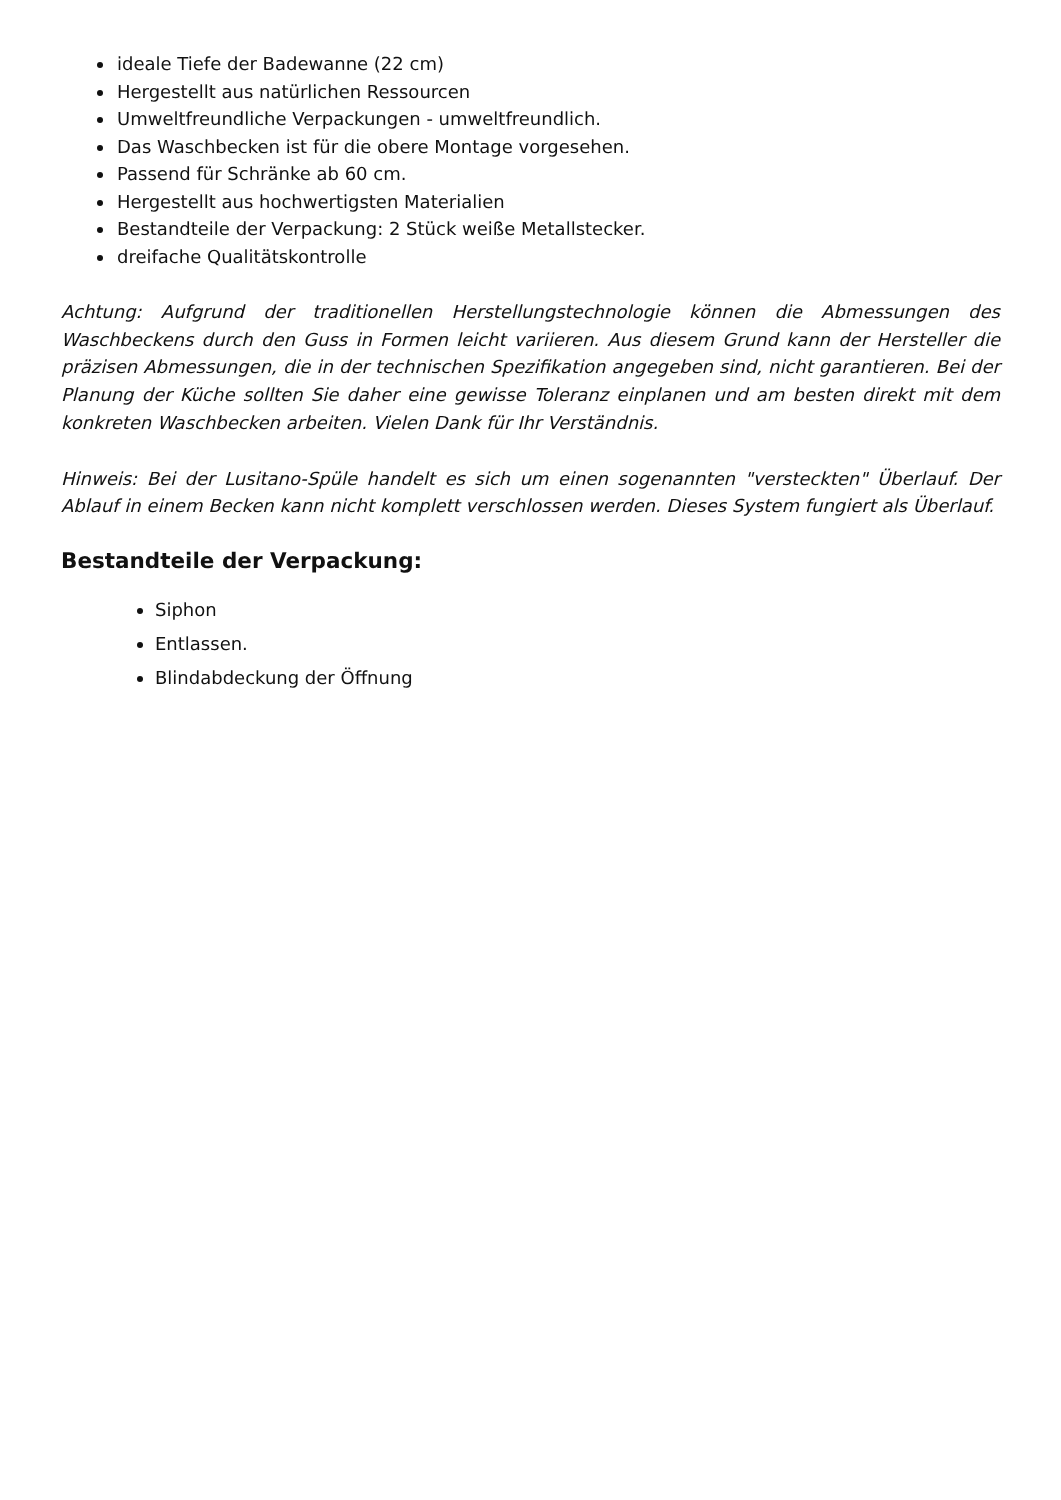ideale Tiefe der Badewanne (22 cm)
Hergestellt aus natürlichen Ressourcen
Umweltfreundliche Verpackungen - umweltfreundlich.
Das Waschbecken ist für die obere Montage vorgesehen.
Passend für Schränke ab 60 cm.
Hergestellt aus hochwertigsten Materialien
Bestandteile der Verpackung: 2 Stück weiße Metallstecker.
dreifache Qualitätskontrolle
Achtung: Aufgrund der traditionellen Herstellungstechnologie können die Abmessungen des Waschbeckens durch den Guss in Formen leicht variieren. Aus diesem Grund kann der Hersteller die präzisen Abmessungen, die in der technischen Spezifikation angegeben sind, nicht garantieren. Bei der Planung der Küche sollten Sie daher eine gewisse Toleranz einplanen und am besten direkt mit dem konkreten Waschbecken arbeiten. Vielen Dank für Ihr Verständnis.
Hinweis: Bei der Lusitano-Spüle handelt es sich um einen sogenannten "versteckten" Überlauf. Der Ablauf in einem Becken kann nicht komplett verschlossen werden. Dieses System fungiert als Überlauf.
Bestandteile der Verpackung:
Siphon
Entlassen.
Blindabdeckung der Öffnung